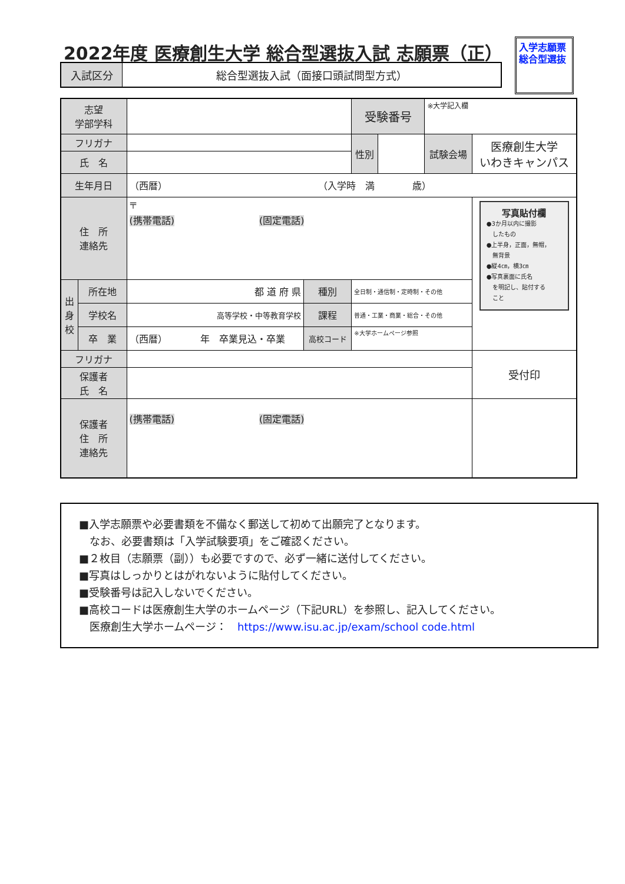2022年度 医療創生大学 総合型選抜入試 志願票（正）
入学志願票
総合型選抜
| 入試区分 | 総合型選抜入試（面接口頭試問型方式） |
| 志望 学部学科 | | | | 受験番号 | | ※大学記入欄 | |
| フリガナ | | | | 性別 | | 試験会場 | 医療創生大学 いわきキャンパス |
| 氏 名 | | | | | | | |
| 生年月日 | | （西暦） （入学時 満 歳） | | | | | |
| 住 所 連絡先 | | 〒 (携帯電話) (固定電話) | | | | | 写真貼付欄 ●3か月以内に撮影 したもの ●上半身，正面，無帽， 無背景 ●縦4㎝，横3㎝ ●写真裏面に氏名 を明記し、貼付する こと |
| 出 身 校 | 所在地 | 都 道 府 県 | 種別 | 全日制・通信制・定時制・その他 | | | |
| | 学校名 | 高等学校・中等教育学校 | 課程 | 普通・工業・商業・総合・その他 | | | |
| | 卒 業 | （西暦） 年 卒業見込・卒業 | 高校コード | ※大学ホームページ参照 | | | |
| フリガナ | | | | | | | 受付印 |
| 保護者 氏 名 | | | | | | | |
| 保護者 住 所 連絡先 | | (携帯電話) (固定電話) | | | | | |
■入学志願票や必要書類を不備なく郵送して初めて出願完了となります。
　なお、必要書類は「入学試験要項」をご確認ください。
■２枚目（志願票（副））も必要ですので、必ず一緒に送付してください。
■写真はしっかりとはがれないように貼付してください。
■受験番号は記入しないでください。
■高校コードは医療創生大学のホームページ（下記URL）を参照し、記入してください。
　医療創生大学ホームページ：　https://www.isu.ac.jp/exam/school code.html